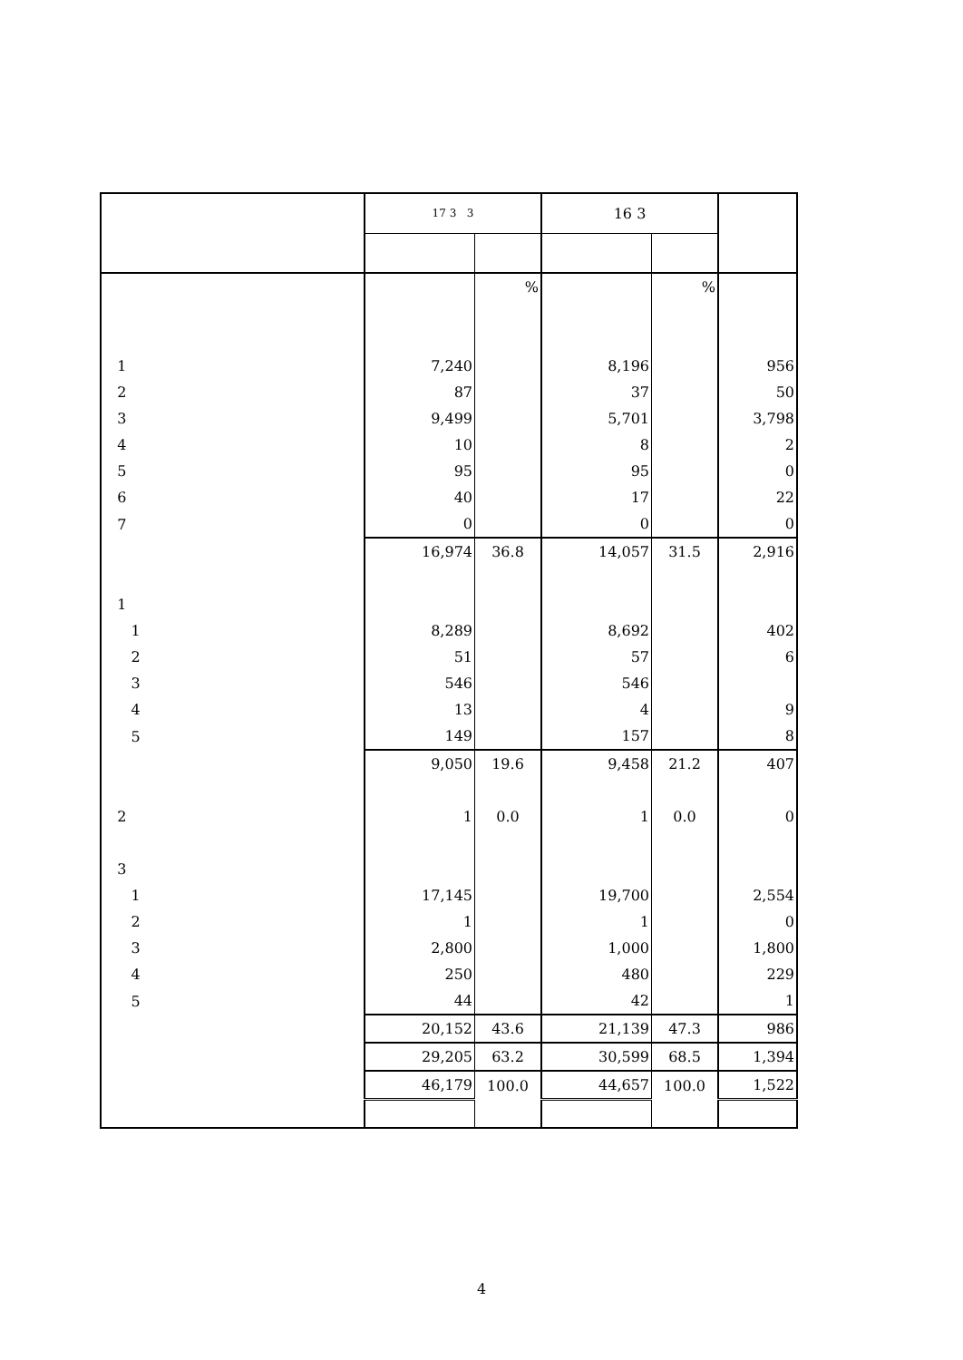| | 17 3 3 | | 16 3 | | |
| --- | --- | --- | --- | --- | --- |
| | | % | | % | |
| 1 | 7,240 | | 8,196 | | 956 |
| 2 | 87 | | 37 | | 50 |
| 3 | 9,499 | | 5,701 | | 3,798 |
| 4 | 10 | | 8 | | 2 |
| 5 | 95 | | 95 | | 0 |
| 6 | 40 | | 17 | | 22 |
| 7 | 0 | | 0 | | 0 |
| | 16,974 | 36.8 | 14,057 | 31.5 | 2,916 |
| 1 | | | | | |
| 1 | 8,289 | | 8,692 | | 402 |
| 2 | 51 | | 57 | | 6 |
| 3 | 546 | | 546 | | |
| 4 | 13 | | 4 | | 9 |
| 5 | 149 | | 157 | | 8 |
| | 9,050 | 19.6 | 9,458 | 21.2 | 407 |
| 2 | 1 | 0.0 | 1 | 0.0 | 0 |
| 3 | | | | | |
| 1 | 17,145 | | 19,700 | | 2,554 |
| 2 | 1 | | 1 | | 0 |
| 3 | 2,800 | | 1,000 | | 1,800 |
| 4 | 250 | | 480 | | 229 |
| 5 | 44 | | 42 | | 1 |
| | 20,152 | 43.6 | 21,139 | 47.3 | 986 |
| | 29,205 | 63.2 | 30,599 | 68.5 | 1,394 |
| | 46,179 | 100.0 | 44,657 | 100.0 | 1,522 |
4